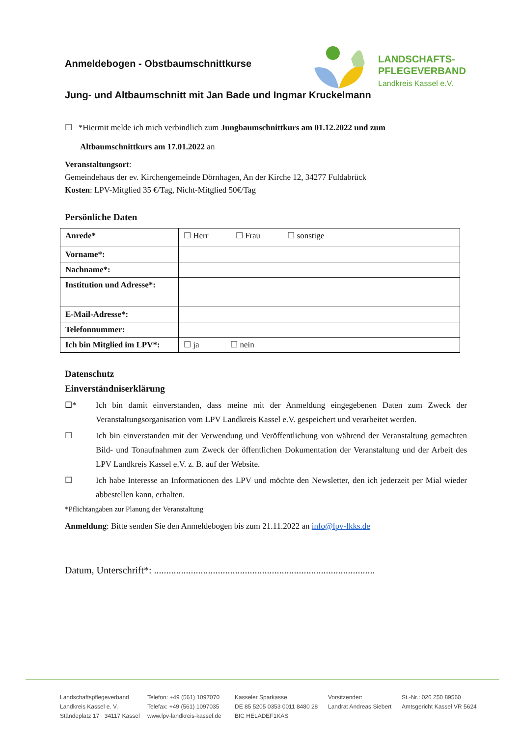LANDSCHAFTS-
PFLEGEVERBAND
Landkreis Kassel e.V.
Anmeldebogen - Obstbaumschnittkurse
Jung- und Altbaumschnitt mit Jan Bade und Ingmar Kruckelmann
☐ *Hiermit melde ich mich verbindlich zum Jungbaumschnittkurs am 01.12.2022 und zum
Altbaumschnittkurs am 17.01.2022 an
Veranstaltungsort:
Gemeindehaus der ev. Kirchengemeinde Dörnhagen, An der Kirche 12, 34277 Fuldabrück
Kosten: LPV-Mitglied 35 €/Tag, Nicht-Mitglied 50€/Tag
Persönliche Daten
| Anrede* | ☐ Herr ☐ Frau ☐ sonstige |
| Vorname*: | |
| Nachname*: | |
| Institution und Adresse*: | |
| E-Mail-Adresse*: | |
| Telefonnummer: | |
| Ich bin Mitglied im LPV*: | ☐ ja ☐ nein |
Datenschutz
Einverständniserklärung
☐* Ich bin damit einverstanden, dass meine mit der Anmeldung eingegebenen Daten zum Zweck der Veranstaltungsorganisation vom LPV Landkreis Kassel e.V. gespeichert und verarbeitet werden.
☐ Ich bin einverstanden mit der Verwendung und Veröffentlichung von während der Veranstaltung gemachten Bild- und Tonaufnahmen zum Zweck der öffentlichen Dokumentation der Veranstaltung und der Arbeit des LPV Landkreis Kassel e.V. z. B. auf der Website.
☐ Ich habe Interesse an Informationen des LPV und möchte den Newsletter, den ich jederzeit per Mial wieder abbestellen kann, erhalten.
*Pflichtangaben zur Planung der Veranstaltung
Anmeldung: Bitte senden Sie den Anmeldebogen bis zum 21.11.2022 an info@lpv-lkks.de
Datum, Unterschrift*: ..........................................................................................
Landschaftspflegeverband
Landkreis Kassel e. V.
Ständeplatz 17 · 34117 Kassel
Telefon: +49 (561) 1097070
Telefax: +49 (561) 1097035
www.lpv-landkreis-kassel.de
Kasseler Sparkasse
DE 85 5205 0353 0011 8480 28
BIC HELADEF1KAS
Vorsitzender:
Landrat Andreas Siebert
St.-Nr.: 026 250 89560
Amtsgericht Kassel VR 5624